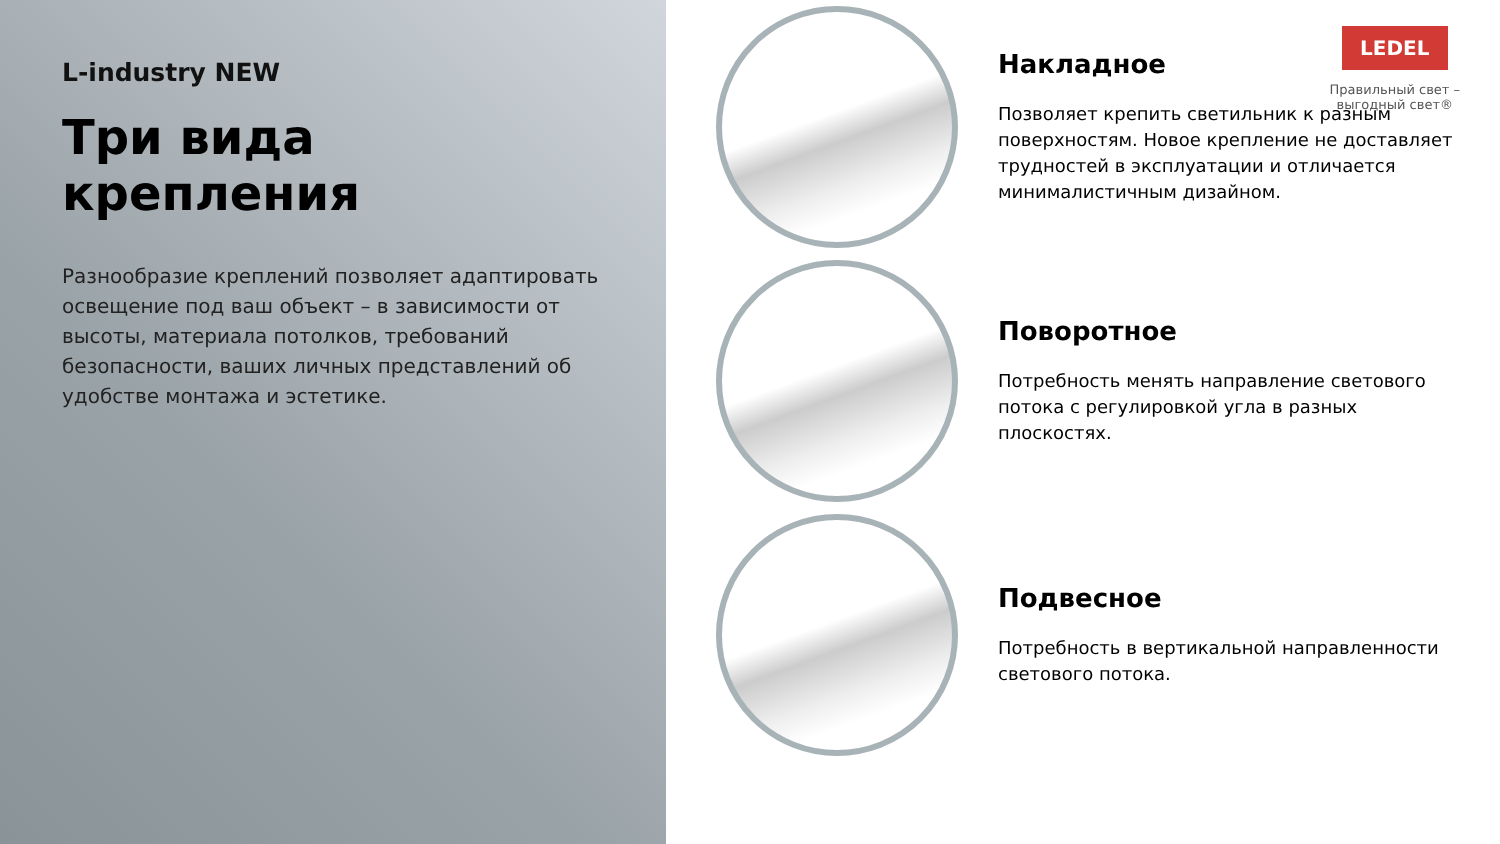L-industry NEW
Три вида крепления
Разнообразие креплений позволяет адаптировать освещение под ваш объект – в зависимости от высоты, материала потолков, требований безопасности, ваших личных представлений об удобстве монтажа и эстетике.
LEDEL
Правильный свет –
выгодный свет®
Накладное
Позволяет крепить светильник к разным поверхностям. Новое крепление не доставляет трудностей в эксплуатации и отличается минималистичным дизайном.
Поворотное
Потребность менять направление светового потока с регулировкой угла в разных плоскостях.
Подвесное
Потребность в вертикальной направленности светового потока.